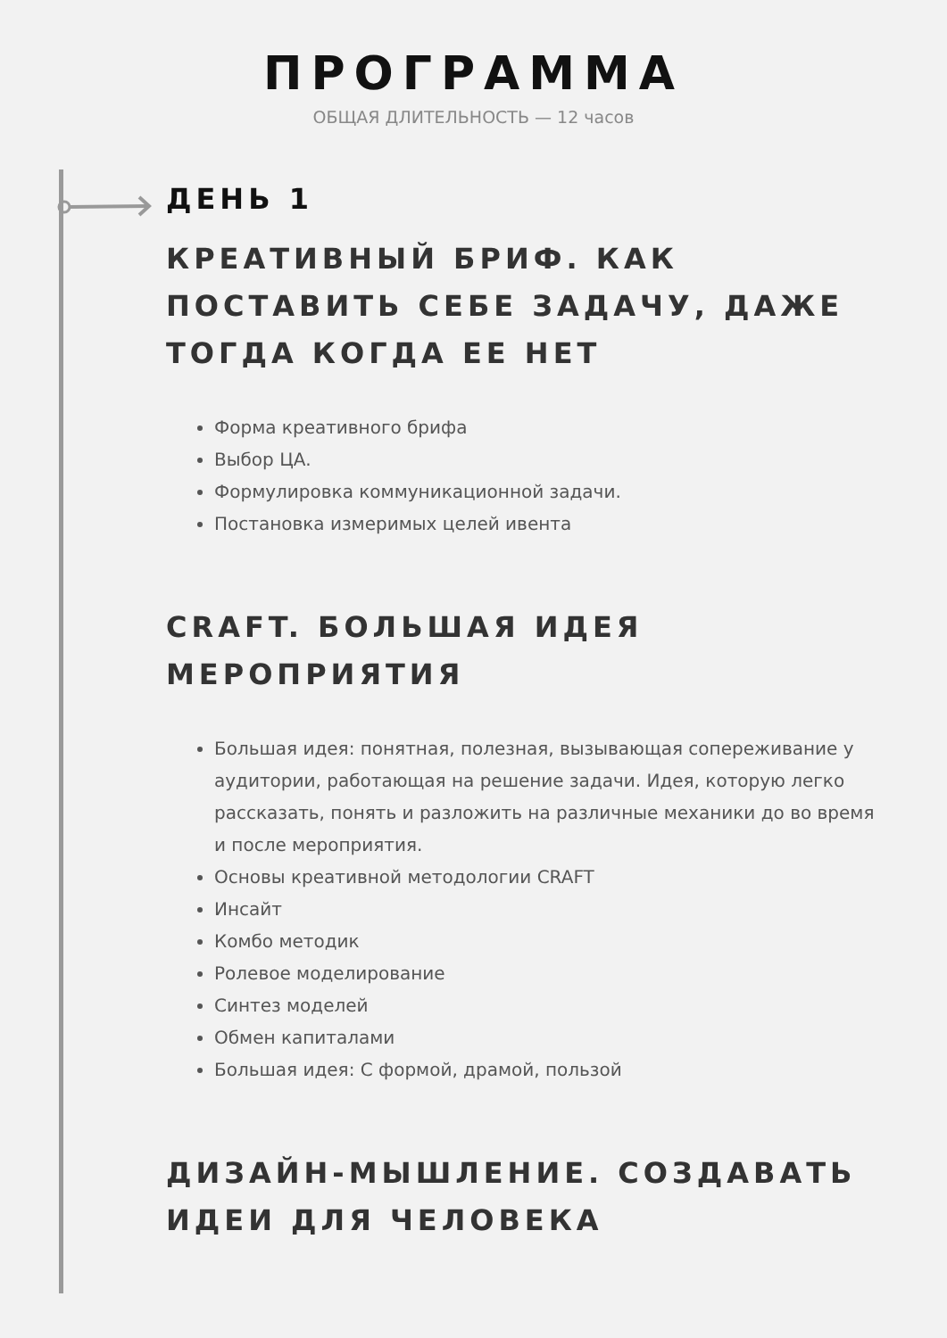ПРОГРАММА
ОБЩАЯ ДЛИТЕЛЬНОСТЬ — 12 часов
ДЕНЬ 1
КРЕАТИВНЫЙ БРИФ. КАК ПОСТАВИТЬ СЕБЕ ЗАДАЧУ, ДАЖЕ ТОГДА КОГДА ЕЕ НЕТ
Форма креативного брифа
Выбор ЦА.
Формулировка коммуникационной задачи.
Постановка измеримых целей ивента
CRAFT. БОЛЬШАЯ ИДЕЯ
МЕРОПРИЯТИЯ
Большая идея: понятная, полезная, вызывающая сопереживание у аудитории, работающая на решение задачи. Идея, которую легко рассказать, понять и разложить на различные механики до во время и после мероприятия.
Основы креативной методологии CRAFT
Инсайт
Комбо методик
Ролевое моделирование
Синтез моделей
Обмен капиталами
Большая идея: С формой, драмой, пользой
ДИЗАЙН-МЫШЛЕНИЕ. СОЗДАВАТЬ ИДЕИ ДЛЯ ЧЕЛОВЕКА